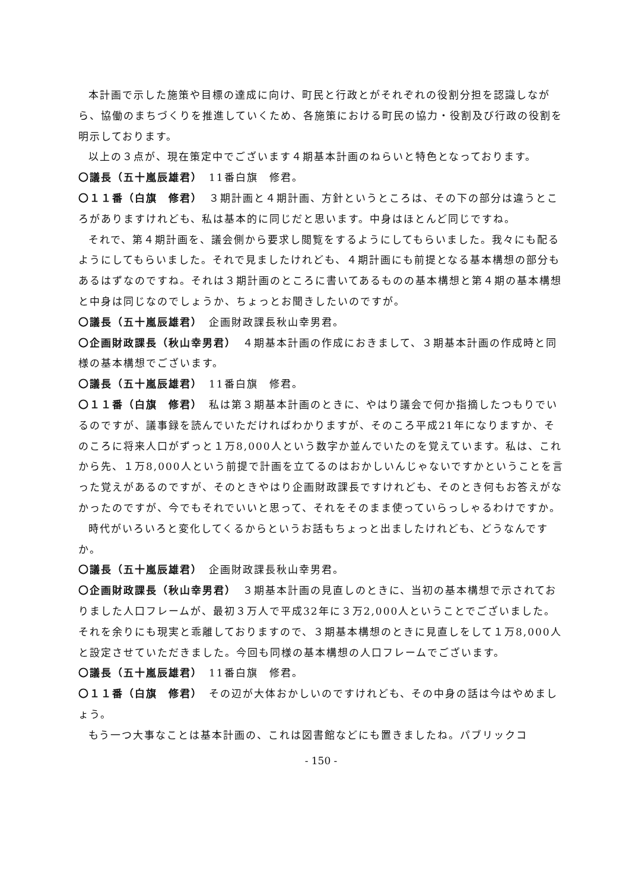本計画で示した施策や目標の達成に向け、町民と行政とがそれぞれの役割分担を認識しながら、協働のまちづくりを推進していくため、各施策における町民の協力・役割及び行政の役割を明示しております。
以上の３点が、現在策定中でございます４期基本計画のねらいと特色となっております。
〇議長（五十嵐辰雄君）　11番白旗　修君。
〇１１番（白旗　修君）　３期計画と４期計画、方針というところは、その下の部分は違うところがありますけれども、私は基本的に同じだと思います。中身はほとんど同じですね。
それで、第４期計画を、議会側から要求し閲覧をするようにしてもらいました。我々にも配るようにしてもらいました。それで見ましたけれども、４期計画にも前提となる基本構想の部分もあるはずなのですね。それは３期計画のところに書いてあるものの基本構想と第４期の基本構想と中身は同じなのでしょうか、ちょっとお聞きしたいのですが。
〇議長（五十嵐辰雄君）　企画財政課長秋山幸男君。
〇企画財政課長（秋山幸男君）　４期基本計画の作成におきまして、３期基本計画の作成時と同様の基本構想でございます。
〇議長（五十嵐辰雄君）　11番白旗　修君。
〇１１番（白旗　修君）　私は第３期基本計画のときに、やはり議会で何か指摘したつもりでいるのですが、議事録を読んでいただければわかりますが、そのころ平成21年になりますか、そのころに将来人口がずっと１万8,000人という数字か並んでいたのを覚えています。私は、これから先、１万8,000人という前提で計画を立てるのはおかしいんじゃないですかということを言った覚えがあるのですが、そのときやはり企画財政課長ですけれども、そのとき何もお答えがなかったのですが、今でもそれでいいと思って、それをそのまま使っていらっしゃるわけですか。
時代がいろいろと変化してくるからというお話もちょっと出ましたけれども、どうなんですか。
〇議長（五十嵐辰雄君）　企画財政課長秋山幸男君。
〇企画財政課長（秋山幸男君）　３期基本計画の見直しのときに、当初の基本構想で示されておりました人口フレームが、最初３万人で平成32年に３万2,000人ということでございました。それを余りにも現実と乖離しておりますので、３期基本構想のときに見直しをして１万8,000人と設定させていただきました。今回も同様の基本構想の人口フレームでございます。
〇議長（五十嵐辰雄君）　11番白旗　修君。
〇１１番（白旗　修君）　その辺が大体おかしいのですけれども、その中身の話は今はやめましょう。
もう一つ大事なことは基本計画の、これは図書館などにも置きましたね。パブリックコ
- 150 -